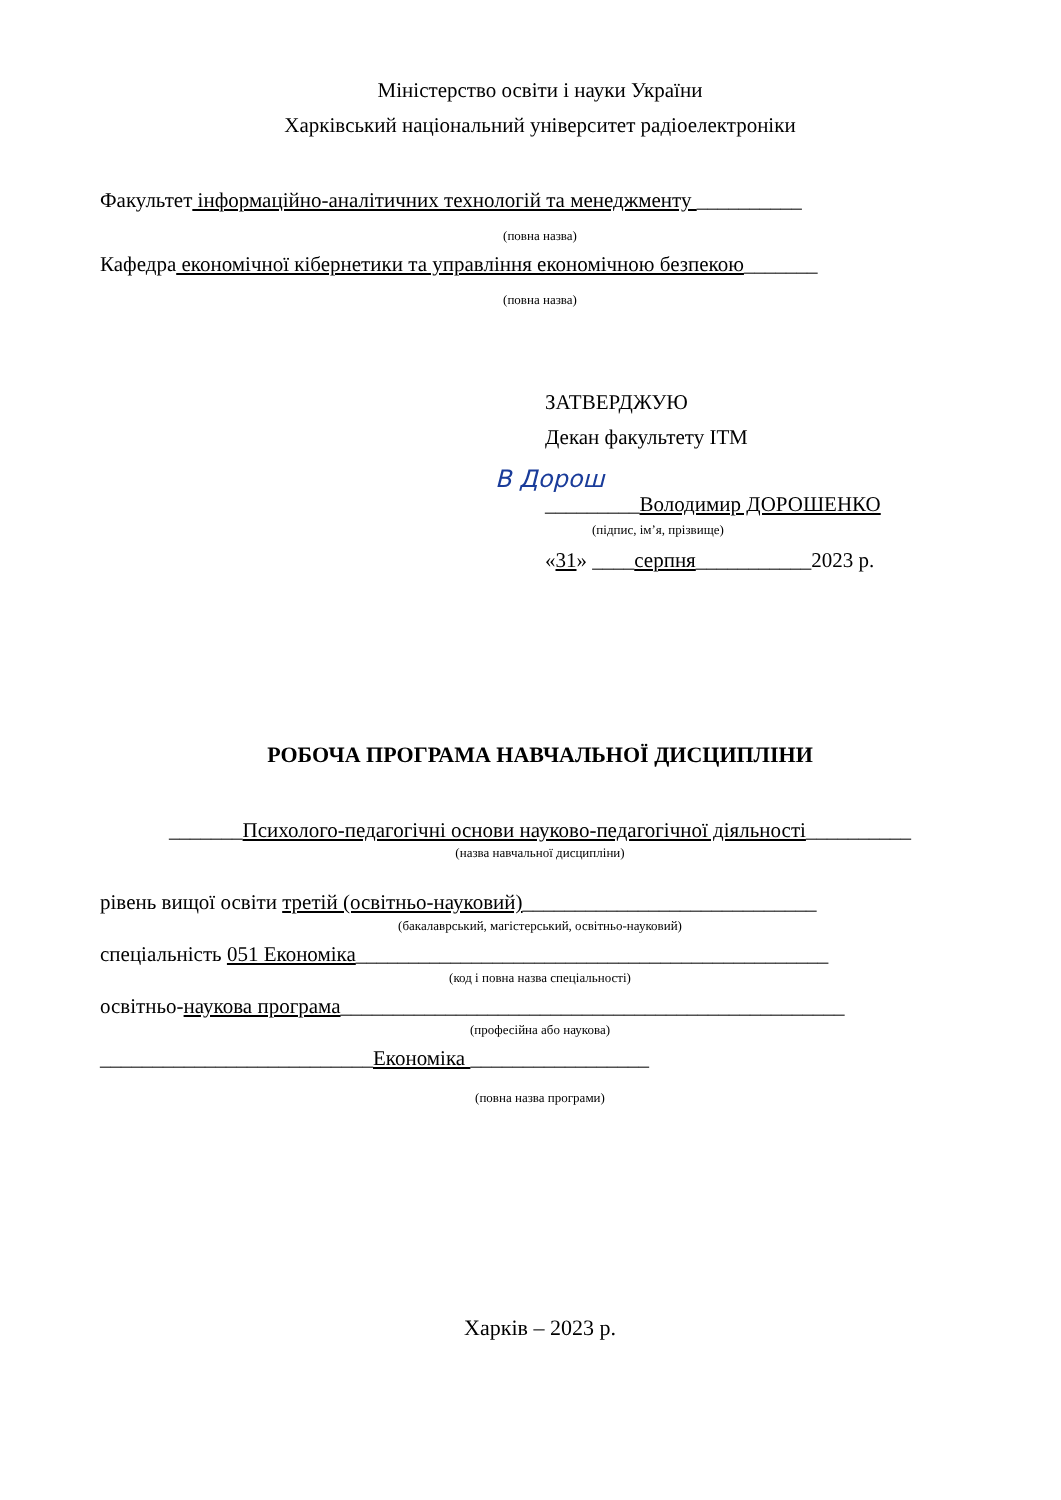Міністерство освіти і науки України
Харківський національний університет радіоелектроніки
Факультет інформаційно-аналітичних технологій та менеджменту __________
(повна назва)
Кафедра економічної кібернетики та управління економічною безпекою_______
(повна назва)
ЗАТВЕРДЖУЮ
Декан факультету ІТМ
B Дорош
_________Володимир ДОРОШЕНКО
(підпис, ім’я, прізвище)
«31» ____серпня___________2023 р.
РОБОЧА ПРОГРАМА НАВЧАЛЬНОЇ ДИСЦИПЛІНИ
_______Психолого-педагогічні основи науково-педагогічної діяльності__________
(назва навчальної дисципліни)
рівень вищої освіти третій (освітньо-науковий)____________________________
(бакалаврський, магістерський, освітньо-науковий)
спеціальність 051 Економіка_____________________________________________
(код і повна назва спеціальності)
освітньо-наукова програма________________________________________________
(професійна або наукова)
__________________________Економіка _________________
(повна назва програми)
Харків – 2023 р.